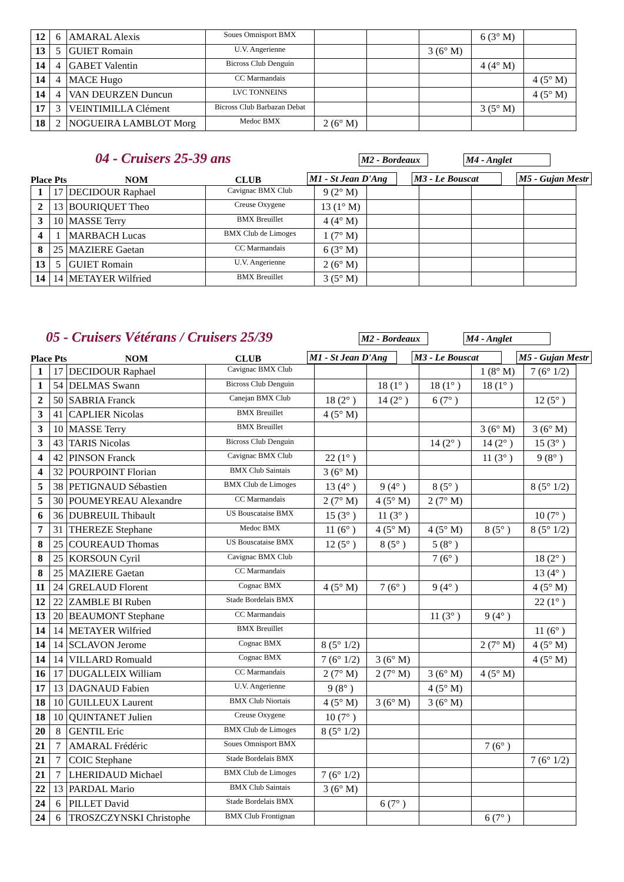| 12 | 6 | AMARAL Alexis | Soues Omnisport BMX | | | | 6 (3° M) | |
| 13 | 5 | GUIET Romain | U.V. Angerienne | | | 3 (6° M) | | |
| 14 | 4 | GABET Valentin | Bicross Club Denguin | | | | 4 (4° M) | |
| 14 | 4 | MACE Hugo | CC Marmandais | | | | | 4 (5° M) |
| 14 | 4 | VAN DEURZEN Duncun | LVC TONNEINS | | | | | 4 (5° M) |
| 17 | 3 | VEINTIMILLA Clément | Bicross Club Barbazan Debat | | | | 3 (5° M) | |
| 18 | 2 | NOGUEIRA LAMBLOT Morg | Medoc BMX | 2 (6° M) | | | | |
04 - Cruisers 25-39 ans M2 - Bordeaux M4 - Anglet
Place Pts NOM CLUB M1 - St Jean D'Ang M3 - Le Bouscat M5 - Gujan Mestr
| 1 | 17 | DECIDOUR Raphael | Cavignac BMX Club | 9 (2° M) | | | | |
| 2 | 13 | BOURIQUET Theo | Creuse Oxygene | 13 (1° M) | | | | |
| 3 | 10 | MASSE Terry | BMX Breuillet | 4 (4° M) | | | | |
| 4 | 1 | MARBACH Lucas | BMX Club de Limoges | 1 (7° M) | | | | |
| 8 | 25 | MAZIERE Gaetan | CC Marmandais | 6 (3° M) | | | | |
| 13 | 5 | GUIET Romain | U.V. Angerienne | 2 (6° M) | | | | |
| 14 | 14 | METAYER Wilfried | BMX Breuillet | 3 (5° M) | | | | |
05 - Cruisers Vétérans / Cruisers 25/39 M2 - Bordeaux M4 - Anglet
Place Pts NOM CLUB M1 - St Jean D'Ang M3 - Le Bouscat M5 - Gujan Mestr
| 1 | 17 | DECIDOUR Raphael | Cavignac BMX Club | | | | 1 (8° M) | 7 (6° 1/2) |
| 1 | 54 | DELMAS Swann | Bicross Club Denguin | | 18 (1° ) | 18 (1° ) | 18 (1° ) | |
| 2 | 50 | SABRIA Franck | Canejan BMX Club | 18 (2° ) | 14 (2° ) | 6 (7° ) | | 12 (5° ) |
| 3 | 41 | CAPLIER Nicolas | BMX Breuillet | 4 (5° M) | | | | |
| 3 | 10 | MASSE Terry | BMX Breuillet | | | | 3 (6° M) | 3 (6° M) |
| 3 | 43 | TARIS Nicolas | Bicross Club Denguin | | | 14 (2° ) | 14 (2° ) | 15 (3° ) |
| 4 | 42 | PINSON Franck | Cavignac BMX Club | 22 (1° ) | | | 11 (3° ) | 9 (8° ) |
| 4 | 32 | POURPOINT Florian | BMX Club Saintais | 3 (6° M) | | | | |
| 5 | 38 | PETIGNAUD Sébastien | BMX Club de Limoges | 13 (4° ) | 9 (4° ) | 8 (5° ) | | 8 (5° 1/2) |
| 5 | 30 | POUMEYREAU Alexandre | CC Marmandais | 2 (7° M) | 4 (5° M) | 2 (7° M) | | |
| 6 | 36 | DUBREUIL Thibault | US Bouscataise BMX | 15 (3° ) | 11 (3° ) | | | 10 (7° ) |
| 7 | 31 | THEREZE Stephane | Medoc BMX | 11 (6° ) | 4 (5° M) | 4 (5° M) | 8 (5° ) | 8 (5° 1/2) |
| 8 | 25 | COUREAUD Thomas | US Bouscataise BMX | 12 (5° ) | 8 (5° ) | 5 (8° ) | | |
| 8 | 25 | KORSOUN Cyril | Cavignac BMX Club | | | 7 (6° ) | | 18 (2° ) |
| 8 | 25 | MAZIERE Gaetan | CC Marmandais | | | | | 13 (4° ) |
| 11 | 24 | GRELAUD Florent | Cognac BMX | 4 (5° M) | 7 (6° ) | 9 (4° ) | | 4 (5° M) |
| 12 | 22 | ZAMBLE BI Ruben | Stade Bordelais BMX | | | | | 22 (1° ) |
| 13 | 20 | BEAUMONT Stephane | CC Marmandais | | | 11 (3° ) | 9 (4° ) | |
| 14 | 14 | METAYER Wilfried | BMX Breuillet | | | | | 11 (6° ) |
| 14 | 14 | SCLAVON Jerome | Cognac BMX | 8 (5° 1/2) | | | 2 (7° M) | 4 (5° M) |
| 14 | 14 | VILLARD Romuald | Cognac BMX | 7 (6° 1/2) | 3 (6° M) | | | 4 (5° M) |
| 16 | 17 | DUGALLEIX William | CC Marmandais | 2 (7° M) | 2 (7° M) | 3 (6° M) | 4 (5° M) | |
| 17 | 13 | DAGNAUD Fabien | U.V. Angerienne | 9 (8° ) | | 4 (5° M) | | |
| 18 | 10 | GUILLEUX Laurent | BMX Club Niortais | 4 (5° M) | 3 (6° M) | 3 (6° M) | | |
| 18 | 10 | QUINTANET Julien | Creuse Oxygene | 10 (7° ) | | | | |
| 20 | 8 | GENTIL Eric | BMX Club de Limoges | 8 (5° 1/2) | | | | |
| 21 | 7 | AMARAL Frédéric | Soues Omnisport BMX | | | | 7 (6° ) | |
| 21 | 7 | COIC Stephane | Stade Bordelais BMX | | | | | 7 (6° 1/2) |
| 21 | 7 | LHERIDAUD Michael | BMX Club de Limoges | 7 (6° 1/2) | | | | |
| 22 | 13 | PARDAL Mario | BMX Club Saintais | 3 (6° M) | | | | |
| 24 | 6 | PILLET David | Stade Bordelais BMX | | 6 (7° ) | | | |
| 24 | 6 | TROSZCZYNSKI Christophe | BMX Club Frontignan | | | | 6 (7° ) | |